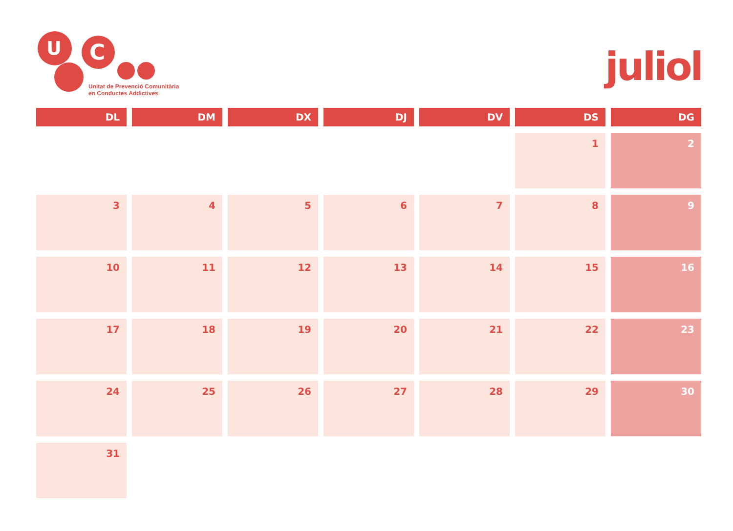U
C
Unitat de Prevenció Comunitària
en Conductes Addictives
juliol
| DL | DM | DX | DJ | DV | DS | DG |
| --- | --- | --- | --- | --- | --- | --- |
| | | | | | 1 | 2 |
| 3 | 4 | 5 | 6 | 7 | 8 | 9 |
| 10 | 11 | 12 | 13 | 14 | 15 | 16 |
| 17 | 18 | 19 | 20 | 21 | 22 | 23 |
| 24 | 25 | 26 | 27 | 28 | 29 | 30 |
| 31 | | | | | | |